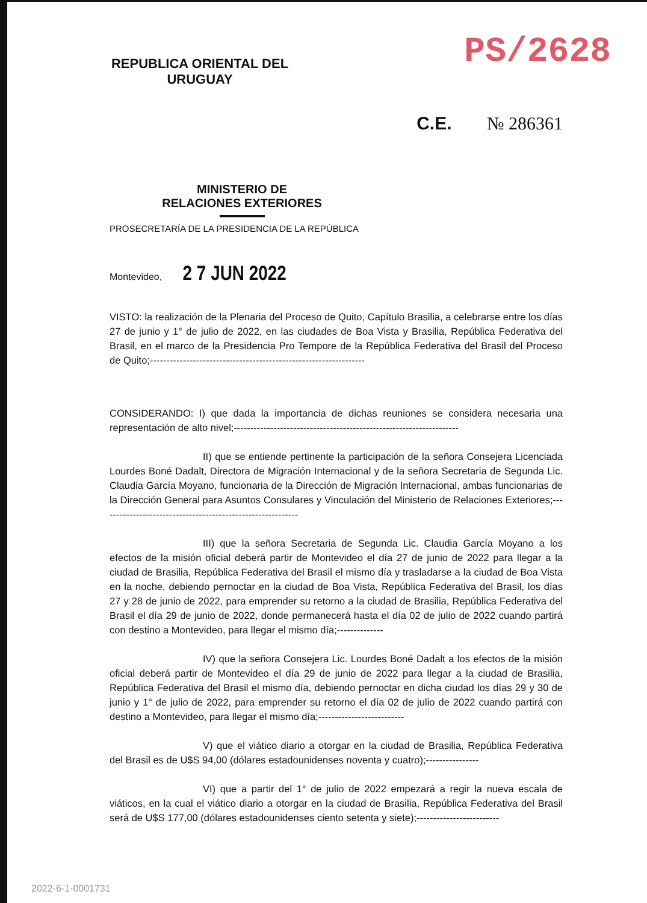REPUBLICA ORIENTAL DEL URUGUAY
PS/2628
C.E. № 286361
MINISTERIO DE
RELACIONES EXTERIORES
PROSECRETARÍA DE LA PRESIDENCIA DE LA REPÚBLICA
Montevideo, 2 7 JUN 2022
VISTO: la realización de la Plenaria del Proceso de Quito, Capítulo Brasilia, a celebrarse entre los días 27 de junio y 1° de julio de 2022, en las ciudades de Boa Vista y Brasilia, República Federativa del Brasil, en el marco de la Presidencia Pro Tempore de la República Federativa del Brasil del Proceso de Quito;-----------------------------------------------------------------
CONSIDERANDO: I) que dada la importancia de dichas reuniones se considera necesaria una representación de alto nivel;--------------------------------------------------------------------
II) que se entiende pertinente la participación de la señora Consejera Licenciada Lourdes Boné Dadalt, Directora de Migración Internacional y de la señora Secretaria de Segunda Lic. Claudia García Moyano, funcionaria de la Dirección de Migración Internacional, ambas funcionarias de la Dirección General para Asuntos Consulares y Vinculación del Ministerio de Relaciones Exteriores;------------------------------------------------------------
III) que la señora Secretaria de Segunda Lic. Claudia García Moyano a los efectos de la misión oficial deberá partir de Montevideo el día 27 de junio de 2022 para llegar a la ciudad de Brasilia, República Federativa del Brasil el mismo día y trasladarse a la ciudad de Boa Vista en la noche, debiendo pernoctar en la ciudad de Boa Vista, República Federativa del Brasil, los días 27 y 28 de junio de 2022, para emprender su retorno a la ciudad de Brasilia, República Federativa del Brasil el día 29 de junio de 2022, donde permanecerá hasta el día 02 de julio de 2022 cuando partirá con destino a Montevideo, para llegar el mismo día;--------------
IV) que la señora Consejera Lic. Lourdes Boné Dadalt a los efectos de la misión oficial deberá partir de Montevideo el día 29 de junio de 2022 para llegar a la ciudad de Brasilia, República Federativa del Brasil el mismo día, debiendo pernoctar en dicha ciudad los días 29 y 30 de junio y 1° de julio de 2022, para emprender su retorno el día 02 de julio de 2022 cuando partirá con destino a Montevideo, para llegar el mismo día;--------------------------
V) que el viático diario a otorgar en la ciudad de Brasilia, República Federativa del Brasil es de U$S 94,00 (dólares estadounidenses noventa y cuatro);----------------
VI) que a partir del 1° de julio de 2022 empezará a regir la nueva escala de viáticos, en la cual el viático diario a otorgar en la ciudad de Brasilia, República Federativa del Brasil será de U$S 177,00 (dólares estadounidenses ciento setenta y siete);-------------------------
2022-6-1-0001731